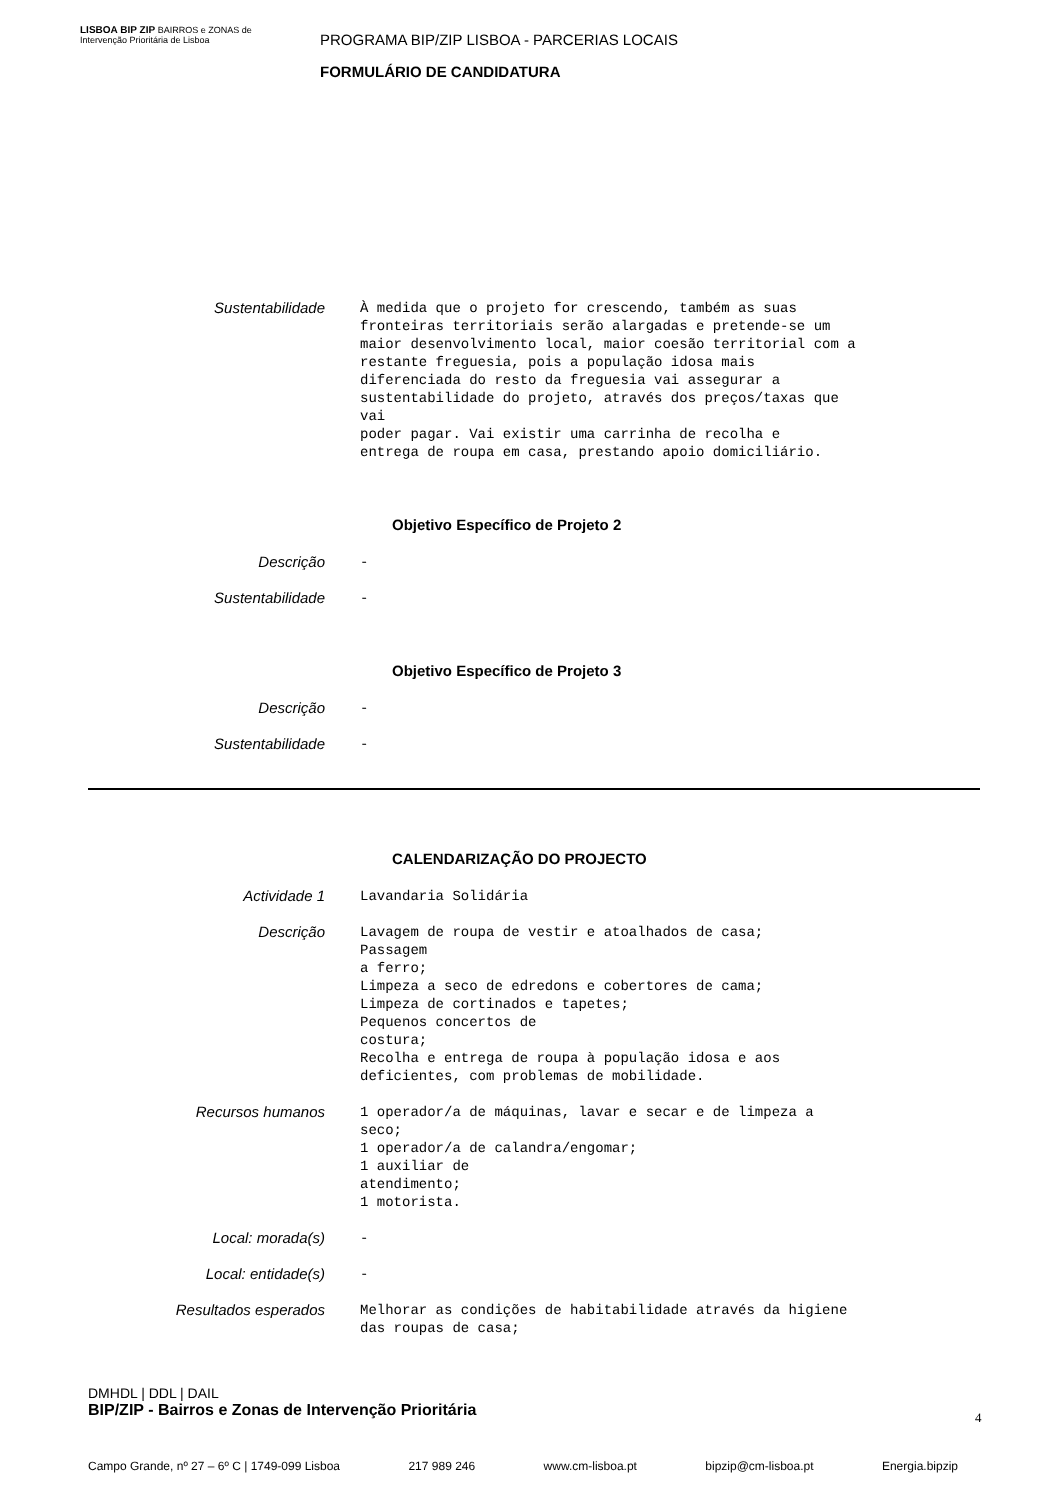LISBOA BIP ZIP BAIRROS e ZONAS de Intervenção Prioritária de Lisboa
PROGRAMA BIP/ZIP LISBOA - PARCERIAS LOCAIS
FORMULÁRIO DE CANDIDATURA
Sustentabilidade
À medida que o projeto for crescendo, também as suas fronteiras territoriais serão alargadas e pretende-se um maior desenvolvimento local, maior coesão territorial com a restante freguesia, pois a população idosa mais diferenciada do resto da freguesia vai assegurar a sustentabilidade do projeto, através dos preços/taxas que vai poder pagar. Vai existir uma carrinha de recolha e entrega de roupa em casa, prestando apoio domiciliário.
Objetivo Específico de Projeto 2
Descrição
-
Sustentabilidade
-
Objetivo Específico de Projeto 3
Descrição
-
Sustentabilidade
-
CALENDARIZAÇÃO DO PROJECTO
Actividade 1
Lavandaria Solidária
Descrição
Lavagem de roupa de vestir e atoalhados de casa; Passagem a ferro; Limpeza a seco de edredons e cobertores de cama; Limpeza de cortinados e tapetes; Pequenos concertos de costura; Recolha e entrega de roupa à população idosa e aos deficientes, com problemas de mobilidade.
Recursos humanos
1 operador/a de máquinas, lavar e secar e de limpeza a seco; 1 operador/a de calandra/engomar; 1 auxiliar de atendimento; 1 motorista.
Local: morada(s)
-
Local: entidade(s)
-
Resultados esperados
Melhorar as condições de habitabilidade através da higiene das roupas de casa;
DMHDL | DDL | DAIL
BIP/ZIP - Bairros e Zonas de Intervenção Prioritária
Campo Grande, nº 27 – 6º C | 1749-099 Lisboa 217 989 246 www.cm-lisboa.pt bipzip@cm-lisboa.pt Energia.bipzip
4